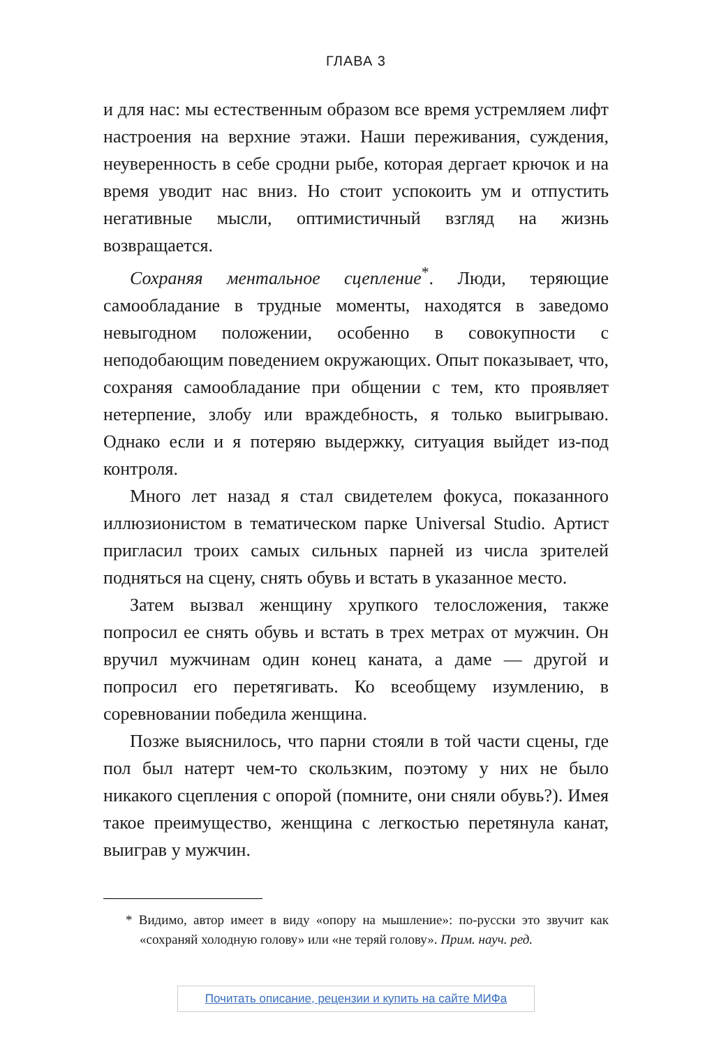ГЛАВА 3
и для нас: мы естественным образом все время устремляем лифт настроения на верхние этажи. Наши переживания, суждения, неуверенность в себе сродни рыбе, которая дергает крючок и на время уводит нас вниз. Но стоит успокоить ум и отпустить негативные мысли, оптимистичный взгляд на жизнь возвращается.
Сохраняя ментальное сцепление<sup>*</sup>. Люди, теряющие самообладание в трудные моменты, находятся в заведомо невыгодном положении, особенно в совокупности с неподобающим поведением окружающих. Опыт показывает, что, сохраняя самообладание при общении с тем, кто проявляет нетерпение, злобу или враждебность, я только выигрываю. Однако если и я потеряю выдержку, ситуация выйдет из-под контроля.
Много лет назад я стал свидетелем фокуса, показанного иллюзионистом в тематическом парке Universal Studio. Артист пригласил троих самых сильных парней из числа зрителей подняться на сцену, снять обувь и встать в указанное место.
Затем вызвал женщину хрупкого телосложения, также попросил ее снять обувь и встать в трех метрах от мужчин. Он вручил мужчинам один конец каната, а даме — другой и попросил его перетягивать. Ко всеобщему изумлению, в соревновании победила женщина.
Позже выяснилось, что парни стояли в той части сцены, где пол был натерт чем-то скользким, поэтому у них не было никакого сцепления с опорой (помните, они сняли обувь?). Имея такое преимущество, женщина с легкостью перетянула канат, выиграв у мужчин.
* Видимо, автор имеет в виду «опору на мышление»: по-русски это звучит как «сохраняй холодную голову» или «не теряй голову». Прим. науч. ред.
Почитать описание, рецензии и купить на сайте МИФа